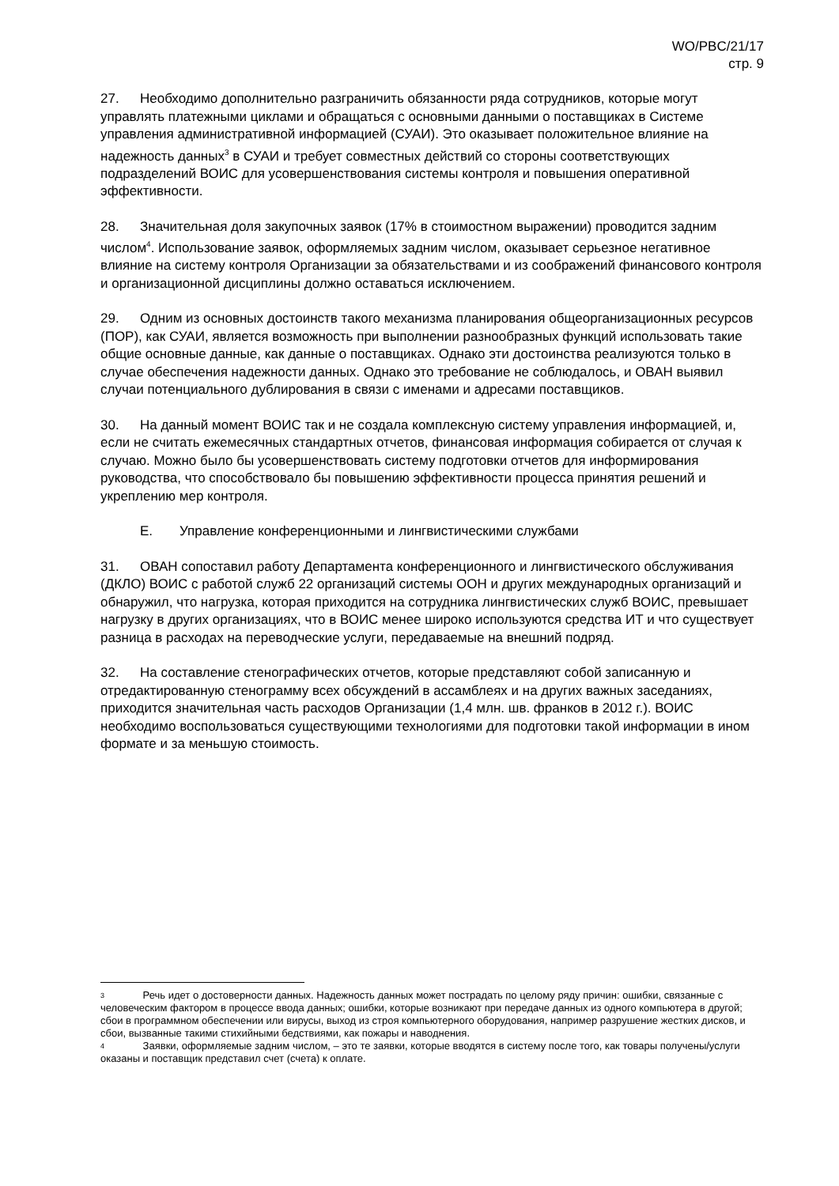WO/PBC/21/17
стр. 9
27. Необходимо дополнительно разграничить обязанности ряда сотрудников, которые могут управлять платежными циклами и обращаться с основными данными о поставщиках в Системе управления административной информацией (СУАИ). Это оказывает положительное влияние на надежность данных<sup>3</sup> в СУАИ и требует совместных действий со стороны соответствующих подразделений ВОИС для усовершенствования системы контроля и повышения оперативной эффективности.
28. Значительная доля закупочных заявок (17% в стоимостном выражении) проводится задним числом<sup>4</sup>. Использование заявок, оформляемых задним числом, оказывает серьезное негативное влияние на систему контроля Организации за обязательствами и из соображений финансового контроля и организационной дисциплины должно оставаться исключением.
29. Одним из основных достоинств такого механизма планирования общеорганизационных ресурсов (ПОР), как СУАИ, является возможность при выполнении разнообразных функций использовать такие общие основные данные, как данные о поставщиках. Однако эти достоинства реализуются только в случае обеспечения надежности данных. Однако это требование не соблюдалось, и ОВАН выявил случаи потенциального дублирования в связи с именами и адресами поставщиков.
30. На данный момент ВОИС так и не создала комплексную систему управления информацией, и, если не считать ежемесячных стандартных отчетов, финансовая информация собирается от случая к случаю. Можно было бы усовершенствовать систему подготовки отчетов для информирования руководства, что способствовало бы повышению эффективности процесса принятия решений и укреплению мер контроля.
E. Управление конференционными и лингвистическими службами
31. ОВАН сопоставил работу Департамента конференционного и лингвистического обслуживания (ДКЛО) ВОИС с работой служб 22 организаций системы ООН и других международных организаций и обнаружил, что нагрузка, которая приходится на сотрудника лингвистических служб ВОИС, превышает нагрузку в других организациях, что в ВОИС менее широко используются средства ИТ и что существует разница в расходах на переводческие услуги, передаваемые на внешний подряд.
32. На составление стенографических отчетов, которые представляют собой записанную и отредактированную стенограмму всех обсуждений в ассамблеях и на других важных заседаниях, приходится значительная часть расходов Организации (1,4 млн. шв. франков в 2012 г.). ВОИС необходимо воспользоваться существующими технологиями для подготовки такой информации в ином формате и за меньшую стоимость.
<sup>3</sup> Речь идет о достоверности данных. Надежность данных может пострадать по целому ряду причин: ошибки, связанные с человеческим фактором в процессе ввода данных; ошибки, которые возникают при передаче данных из одного компьютера в другой; сбои в программном обеспечении или вирусы, выход из строя компьютерного оборудования, например разрушение жестких дисков, и сбои, вызванные такими стихийными бедствиями, как пожары и наводнения.
<sup>4</sup> Заявки, оформляемые задним числом, – это те заявки, которые вводятся в систему после того, как товары получены/услуги оказаны и поставщик представил счет (счета) к оплате.